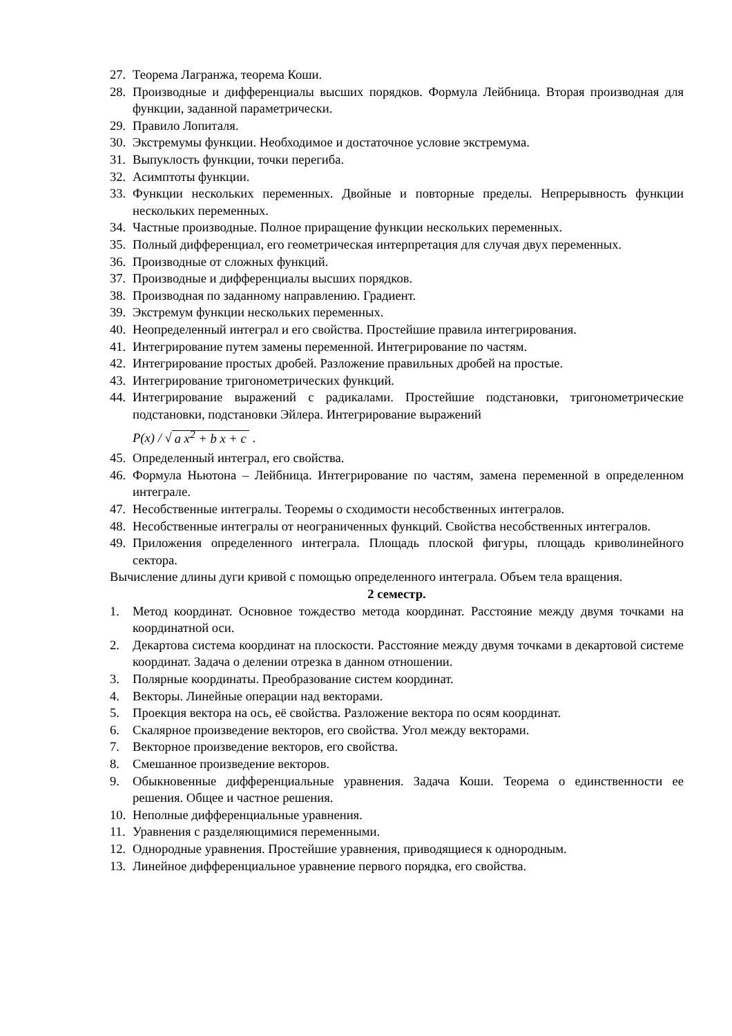27. Теорема Лагранжа, теорема Коши.
28. Производные и дифференциалы высших порядков. Формула Лейбница. Вторая производная для функции, заданной параметрически.
29. Правило Лопиталя.
30. Экстремумы функции. Необходимое и достаточное условие экстремума.
31. Выпуклость функции, точки перегиба.
32. Асимптоты функции.
33. Функции нескольких переменных. Двойные и повторные пределы. Непрерывность функции нескольких переменных.
34. Частные производные. Полное приращение функции нескольких переменных.
35. Полный дифференциал, его геометрическая интерпретация для случая двух переменных.
36. Производные от сложных функций.
37. Производные и дифференциалы высших порядков.
38. Производная по заданному направлению. Градиент.
39. Экстремум функции нескольких переменных.
40. Неопределенный интеграл и его свойства. Простейшие правила интегрирования.
41. Интегрирование путем замены переменной. Интегрирование по частям.
42. Интегрирование простых дробей. Разложение правильных дробей на простые.
43. Интегрирование тригонометрических функций.
44. Интегрирование выражений с радикалами. Простейшие подстановки, тригонометрические подстановки, подстановки Эйлера. Интегрирование выражений
P(x) / √ a x<sup>2</sup> + b x + c .
45. Определенный интеграл, его свойства.
46. Формула Ньютона – Лейбница. Интегрирование по частям, замена переменной в определенном интеграле.
47. Несобственные интегралы. Теоремы о сходимости несобственных интегралов.
48. Несобственные интегралы от неограниченных функций. Свойства несобственных интегралов.
49. Приложения определенного интеграла. Площадь плоской фигуры, площадь криволинейного сектора.
Вычисление длины дуги кривой с помощью определенного интеграла. Объем тела вращения.
2 семестр.
1. Метод координат. Основное тождество метода координат. Расстояние между двумя точками на координатной оси.
2. Декартова система координат на плоскости. Расстояние между двумя точками в декартовой системе координат. Задача о делении отрезка в данном отношении.
3. Полярные координаты. Преобразование систем координат.
4. Векторы. Линейные операции над векторами.
5. Проекция вектора на ось, её свойства. Разложение вектора по осям координат.
6. Скалярное произведение векторов, его свойства. Угол между векторами.
7. Векторное произведение векторов, его свойства.
8. Смешанное произведение векторов.
9. Обыкновенные дифференциальные уравнения. Задача Коши. Теорема о единственности ее решения. Общее и частное решения.
10. Неполные дифференциальные уравнения.
11. Уравнения с разделяющимися переменными.
12. Однородные уравнения. Простейшие уравнения, приводящиеся к однородным.
13. Линейное дифференциальное уравнение первого порядка, его свойства.